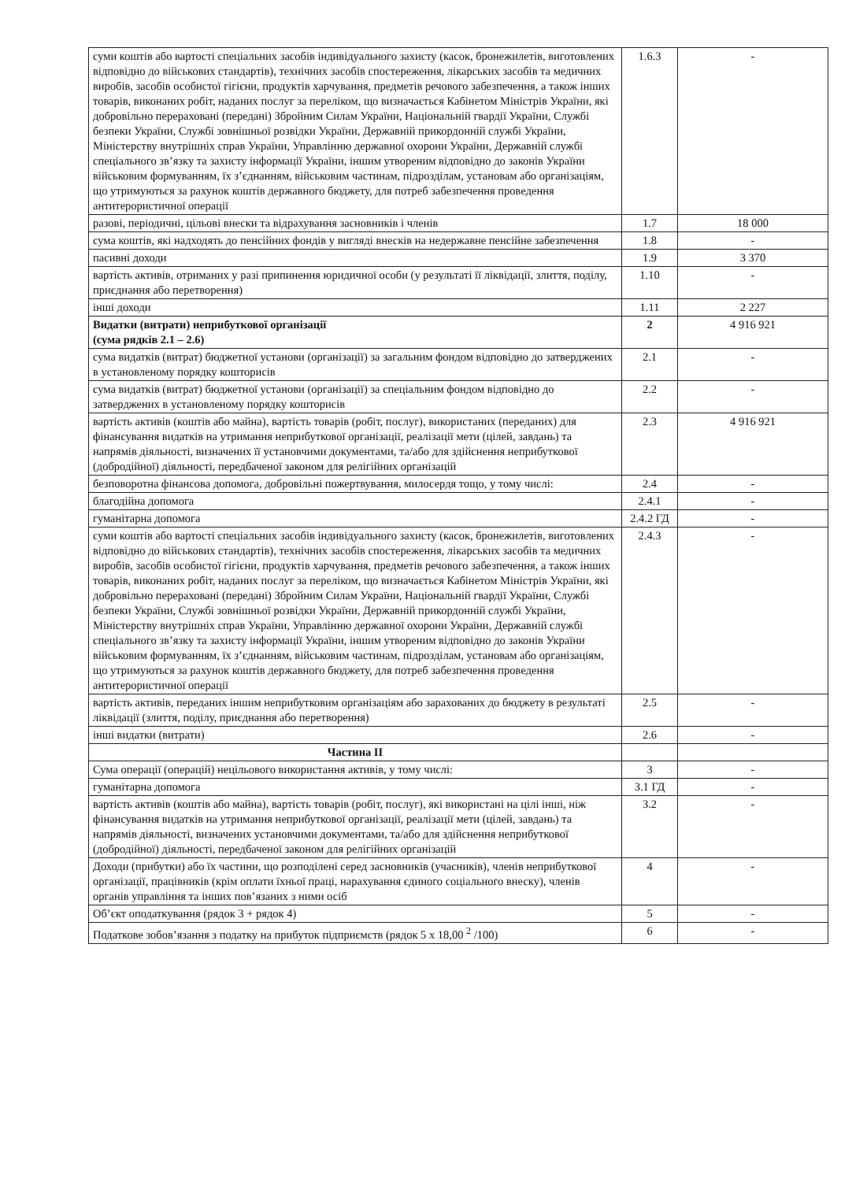| суми коштів або вартості спеціальних засобів індивідуального захисту (касок, бронежилетів, виготовлених відповідно до військових стандартів), технічних засобів спостереження, лікарських засобів та медичних виробів, засобів особистої гігієни, продуктів харчування, предметів речового забезпечення, а також інших товарів, виконаних робіт, наданих послуг за переліком, що визначається Кабінетом Міністрів України, які добровільно перераховані (передані) Збройним Силам України, Національній гвардії України, Службі безпеки України, Службі зовнішньої розвідки України, Державній прикордонній службі України, Міністерству внутрішніх справ України, Управлінню державної охорони України, Державній службі спеціального зв’язку та захисту інформації України, іншим утвореним відповідно до законів України військовим формуванням, їх з’єднанням, військовим частинам, підрозділам, установам або організаціям, що утримуються за рахунок коштів державного бюджету, для потреб забезпечення проведення антитерористичної операції | 1.6.3 | - |
| разові, періодичні, цільові внески та відрахування засновників і членів | 1.7 | 18 000 |
| сума коштів, які надходять до пенсійних фондів у вигляді внесків на недержавне пенсійне забезпечення | 1.8 | - |
| пасивні доходи | 1.9 | 3 370 |
| вартість активів, отриманих у разі припинення юридичної особи (у результаті її ліквідації, злиття, поділу, приєднання або перетворення) | 1.10 | - |
| інші доходи | 1.11 | 2 227 |
| Видатки (витрати) неприбуткової організації (сума рядків 2.1 – 2.6) | 2 | 4 916 921 |
| сума видатків (витрат) бюджетної установи (організації) за загальним фондом відповідно до затверджених в установленому порядку кошторисів | 2.1 | - |
| сума видатків (витрат) бюджетної установи (організації) за спеціальним фондом відповідно до затверджених в установленому порядку кошторисів | 2.2 | - |
| вартість активів (коштів або майна), вартість товарів (робіт, послуг), використаних (переданих) для фінансування видатків на утримання неприбуткової організації, реалізації мети (цілей, завдань) та напрямів діяльності, визначених її установчими документами, та/або для здійснення неприбуткової (добродійної) діяльності, передбаченої законом для релігійних організацій | 2.3 | 4 916 921 |
| безповоротна фінансова допомога, добровільні пожертвування, милосердя тощо, у тому числі: | 2.4 | - |
| благодійна допомога | 2.4.1 | - |
| гуманітарна допомога | 2.4.2 ГД | - |
| суми коштів або вартості спеціальних засобів індивідуального захисту (касок, бронежилетів, виготовлених відповідно до військових стандартів), технічних засобів спостереження, лікарських засобів та медичних виробів, засобів особистої гігієни, продуктів харчування, предметів речового забезпечення, а також інших товарів, виконаних робіт, наданих послуг за переліком, що визначається Кабінетом Міністрів України, які добровільно перераховані (передані) Збройним Силам України, Національній гвардії України, Службі безпеки України, Службі зовнішньої розвідки України, Державній прикордонній службі України, Міністерству внутрішніх справ України, Управлінню державної охорони України, Державній службі спеціального зв’язку та захисту інформації України, іншим утвореним відповідно до законів України військовим формуванням, їх з’єднанням, військовим частинам, підрозділам, установам або організаціям, що утримуються за рахунок коштів державного бюджету, для потреб забезпечення проведення антитерористичної операції | 2.4.3 | - |
| вартість активів, переданих іншим неприбутковим організаціям або зарахованих до бюджету в результаті ліквідації (злиття, поділу, приєднання або перетворення) | 2.5 | - |
| інші видатки (витрати) | 2.6 | - |
| Частина ІІ | | |
| Сума операції (операцій) нецільового використання активів, у тому числі: | 3 | - |
| гуманітарна допомога | 3.1 ГД | - |
| вартість активів (коштів або майна), вартість товарів (робіт, послуг), які використані на цілі інші, ніж фінансування видатків на утримання неприбуткової організації, реалізації мети (цілей, завдань) та напрямів діяльності, визначених установчими документами, та/або для здійснення неприбуткової (добродійної) діяльності, передбаченої законом для релігійних організацій | 3.2 | - |
| Доходи (прибутки) або їх частини, що розподілені серед засновників (учасників), членів неприбуткової організації, працівників (крім оплати їхньої праці, нарахування єдиного соціального внеску), членів органів управління та інших пов’язаних з ними осіб | 4 | - |
| Об’єкт оподаткування (рядок 3 + рядок 4) | 5 | - |
| Податкове зобов’язання з податку на прибуток підприємств (рядок 5 х 18,00 <sup>2</sup> /100) | 6 | - |